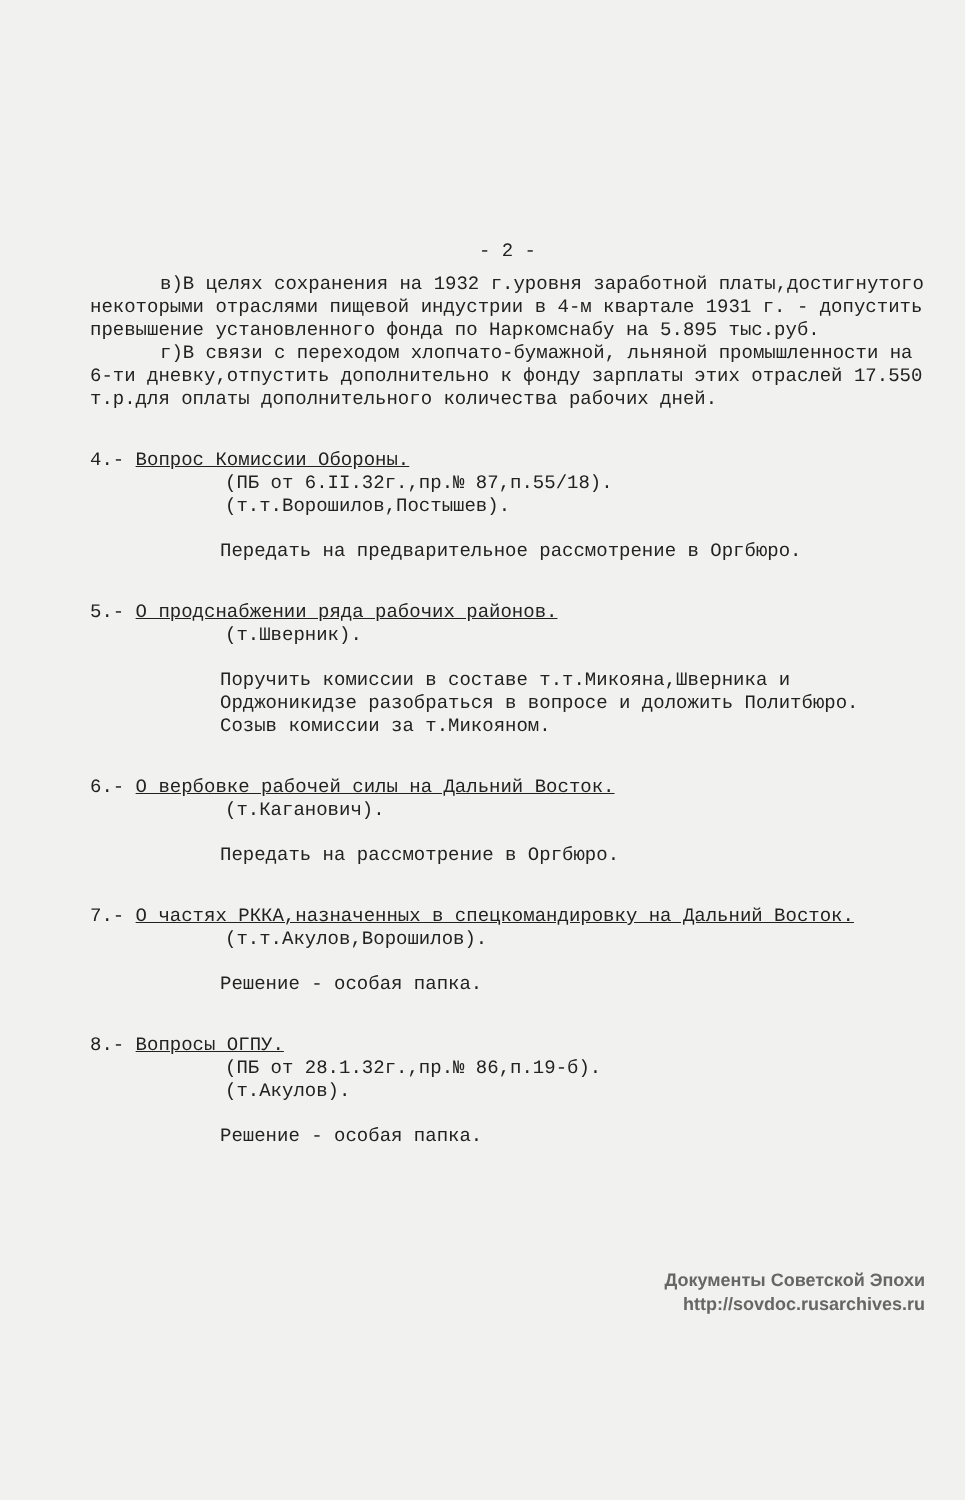- 2 -
в)В целях сохранения на 1932 г.уровня заработной платы,достигнутого некоторыми отраслями пищевой индустрии в 4-м квартале 1931 г. - допустить превышение установленного фонда по Наркомснабу на 5.895 тыс.руб.
г)В связи с переходом хлопчато-бумажной, льняной промышленности на 6-ти дневку,отпустить дополнительно к фонду зарплаты этих отраслей 17.550 т.р.для оплаты дополнительного количества рабочих дней.
4.- Вопрос Комиссии Обороны.
(ПБ от 6.II.32г.,пр.№ 87,п.55/18).
(т.т.Ворошилов,Постышев).
Передать на предварительное рассмотрение в Оргбюро.
5.- О продснабжении ряда рабочих районов.
(т.Шверник).
Поручить комиссии в составе т.т.Микояна,Шверника и Орджоникидзе разобраться в вопросе и доложить Политбюро.
Созыв комиссии за т.Микояном.
6.- О вербовке рабочей силы на Дальний Восток.
(т.Каганович).
Передать на рассмотрение в Оргбюро.
7.- О частях РККА,назначенных в спецкомандировку на Дальний Восток.
(т.т.Акулов,Ворошилов).
Решение - особая папка.
8.- Вопросы ОГПУ.
(ПБ от 28.1.32г.,пр.№ 86,п.19-б).
(т.Акулов).
Решение - особая папка.
Документы Советской Эпохи
http://sovdoc.rusarchives.ru